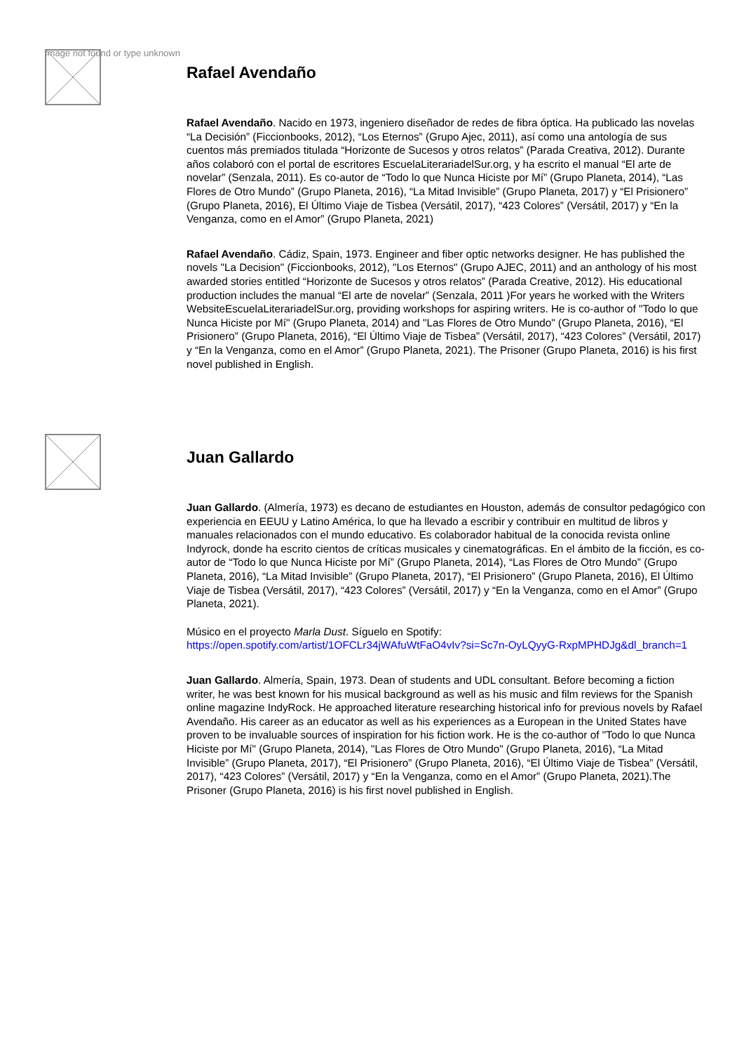Image not found or type unknown
Rafael Avendaño
Rafael Avendaño. Nacido en 1973, ingeniero diseñador de redes de fibra óptica. Ha publicado las novelas “La Decisión” (Ficcionbooks, 2012), “Los Eternos” (Grupo Ajec, 2011), así como una antología de sus cuentos más premiados titulada “Horizonte de Sucesos y otros relatos” (Parada Creativa, 2012). Durante años colaboró con el portal de escritores EscuelaLiterariadelSur.org, y ha escrito el manual “El arte de novelar” (Senzala, 2011). Es co-autor de “Todo lo que Nunca Hiciste por Mí” (Grupo Planeta, 2014), “Las Flores de Otro Mundo” (Grupo Planeta, 2016), “La Mitad Invisible” (Grupo Planeta, 2017) y “El Prisionero” (Grupo Planeta, 2016), El Último Viaje de Tisbea (Versátil, 2017), “423 Colores” (Versátil, 2017) y “En la Venganza, como en el Amor” (Grupo Planeta, 2021)
Rafael Avendaño. Cádiz, Spain, 1973. Engineer and fiber optic networks designer. He has published the novels "La Decision" (Ficcionbooks, 2012), "Los Eternos" (Grupo AJEC, 2011) and an anthology of his most awarded stories entitled “Horizonte de Sucesos y otros relatos” (Parada Creative, 2012). His educational production includes the manual “El arte de novelar” (Senzala, 2011 )For years he worked with the Writers WebsiteEscuelaLiterariadelSur.org, providing workshops for aspiring writers. He is co-author of "Todo lo que Nunca Hiciste por Mí" (Grupo Planeta, 2014) and "Las Flores de Otro Mundo" (Grupo Planeta, 2016), “El Prisionero” (Grupo Planeta, 2016), “El Último Viaje de Tisbea” (Versátil, 2017), “423 Colores” (Versátil, 2017) y “En la Venganza, como en el Amor” (Grupo Planeta, 2021). The Prisoner (Grupo Planeta, 2016) is his first novel published in English.
Juan Gallardo
Juan Gallardo. (Almería, 1973) es decano de estudiantes en Houston, además de consultor pedagógico con experiencia en EEUU y Latino América, lo que ha llevado a escribir y contribuir en multitud de libros y manuales relacionados con el mundo educativo. Es colaborador habitual de la conocida revista online Indyrock, donde ha escrito cientos de críticas musicales y cinematográficas. En el ámbito de la ficción, es co-autor de “Todo lo que Nunca Hiciste por Mí” (Grupo Planeta, 2014), “Las Flores de Otro Mundo” (Grupo Planeta, 2016), “La Mitad Invisible” (Grupo Planeta, 2017), “El Prisionero” (Grupo Planeta, 2016), El Último Viaje de Tisbea (Versátil, 2017), “423 Colores” (Versátil, 2017) y “En la Venganza, como en el Amor” (Grupo Planeta, 2021).
Músico en el proyecto Marla Dust. Síguelo en Spotify:
https://open.spotify.com/artist/1OFCLr34jWAfuWtFaO4vIv?si=Sc7n-OyLQyyG-RxpMPHDJg&dl_branch=1
Juan Gallardo. Almería, Spain, 1973. Dean of students and UDL consultant. Before becoming a fiction writer, he was best known for his musical background as well as his music and film reviews for the Spanish online magazine IndyRock. He approached literature researching historical info for previous novels by Rafael Avendaño. His career as an educator as well as his experiences as a European in the United States have proven to be invaluable sources of inspiration for his fiction work. He is the co-author of "Todo lo que Nunca Hiciste por Mí" (Grupo Planeta, 2014), "Las Flores de Otro Mundo" (Grupo Planeta, 2016), “La Mitad Invisible” (Grupo Planeta, 2017), “El Prisionero” (Grupo Planeta, 2016), “El Último Viaje de Tisbea” (Versátil, 2017), “423 Colores” (Versátil, 2017) y “En la Venganza, como en el Amor” (Grupo Planeta, 2021).The Prisoner (Grupo Planeta, 2016) is his first novel published in English.